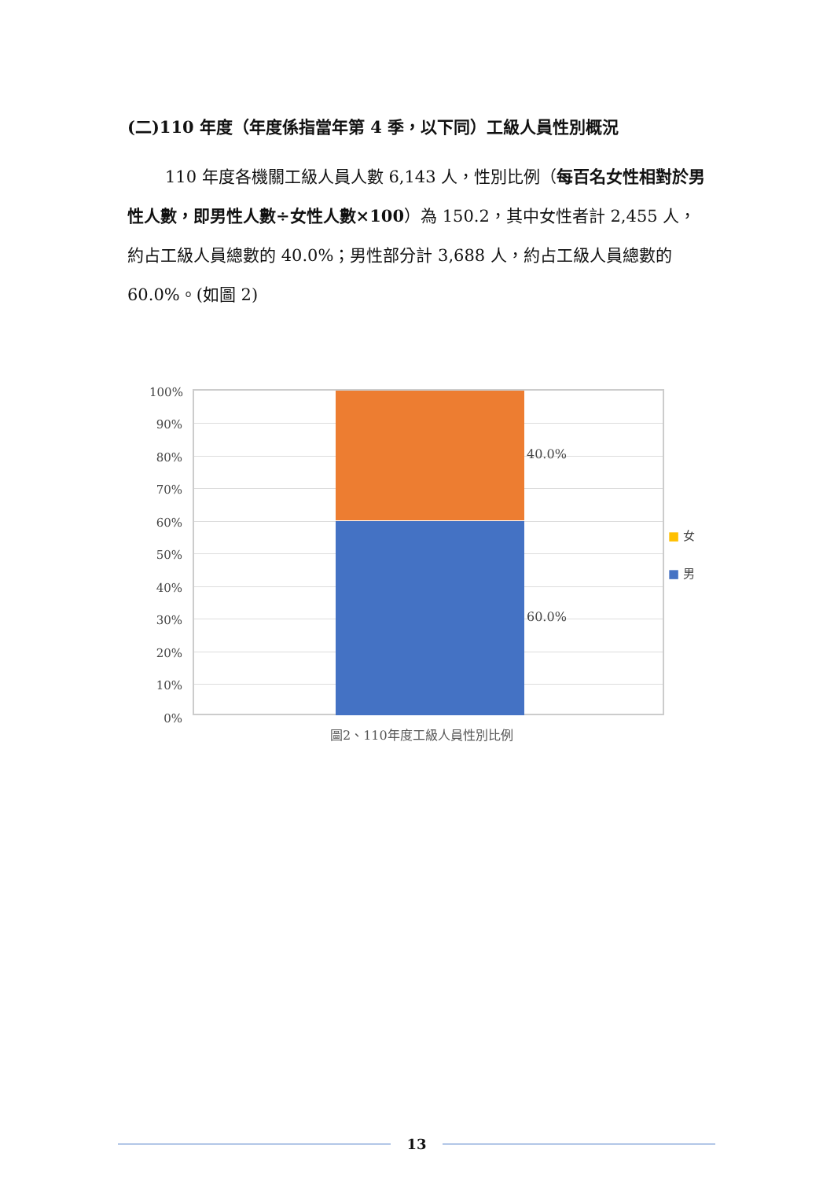(二)110 年度（年度係指當年第 4 季，以下同）工級人員性別概況
110 年度各機關工級人員人數 6,143 人，性別比例（每百名女性相對於男性人數，即男性人數÷女性人數×100）為 150.2，其中女性者計 2,455 人，約占工級人員總數的 40.0%；男性部分計 3,688 人，約占工級人員總數的 60.0%。(如圖 2)
100%
90%
80%
70%
60%
50%
40%
30%
20%
10%
0%
40.0%
60.0%
■ 女
■ 男
圖2、110年度工級人員性別比例
13